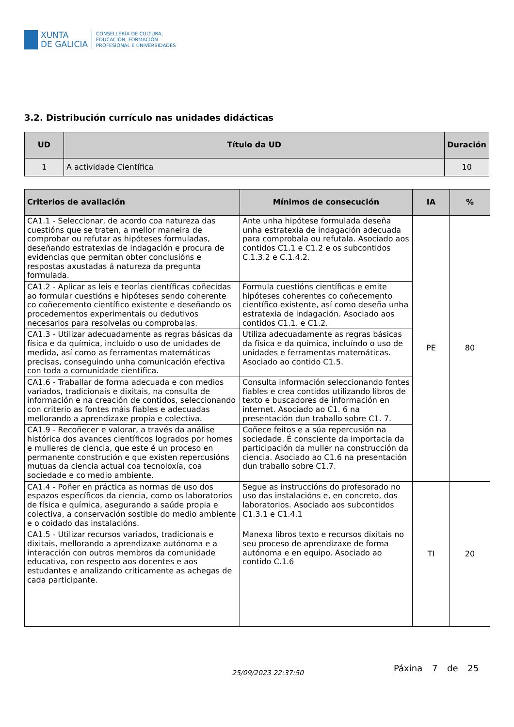XUNTA
DE GALICIA
CONSELLERÍA DE CULTURA,
EDUCACIÓN, FORMACIÓN
PROFESIONAL E UNIVERSIDADES
3.2. Distribución currículo nas unidades didácticas
| UD | Título da UD | Duración |
| --- | --- | --- |
| 1 | A actividade Científica | 10 |
| Criterios de avaliación | Mínimos de consecución | IA | % |
| --- | --- | --- | --- |
| CA1.1 - Seleccionar, de acordo coa natureza das cuestións que se traten, a mellor maneira de comprobar ou refutar as hipóteses formuladas, deseñando estratexias de indagación e procura de evidencias que permitan obter conclusións e respostas axustadas á natureza da pregunta formulada. | Ante unha hipótese formulada deseña unha estratexia de indagación adecuada para comprobala ou refutala. Asociado aos contidos C1.1 e C1.2 e os subcontidos C.1.3.2 e C.1.4.2. | PE | 80 |
| CA1.2 - Aplicar as leis e teorías científicas coñecidas ao formular cuestións e hipóteses sendo coherente co coñecemento científico existente e deseñando os procedementos experimentais ou dedutivos necesarios para resolvelas ou comprobalas. | Formula cuestións científicas e emite hipóteses coherentes co coñecemento científico existente, así como deseña unha estratexia de indagación. Asociado aos contidos C1.1. e C1.2. | | |
| CA1.3 - Utilizar adecuadamente as regras básicas da física e da química, incluído o uso de unidades de medida, así como as ferramentas matemáticas precisas, conseguindo unha comunicación efectiva con toda a comunidade científica. | Utiliza adecuadamente as regras básicas da física e da química, incluíndo o uso de unidades e ferramentas matemáticas. Asociado ao contido C1.5. | | |
| CA1.6 - Traballar de forma adecuada e con medios variados, tradicionais e dixitais, na consulta de información e na creación de contidos, seleccionando con criterio as fontes máis fiables e adecuadas mellorando a aprendizaxe propia e colectiva. | Consulta información seleccionando fontes fiables e crea contidos utilizando libros de texto e buscadores de información en internet. Asociado ao C1. 6 na presentación dun traballo sobre C1. 7. | | |
| CA1.9 - Recoñecer e valorar, a través da análise histórica dos avances científicos logrados por homes e mulleres de ciencia, que este é un proceso en permanente construción e que existen repercusións mutuas da ciencia actual coa tecnoloxía, coa sociedade e co medio ambiente. | Coñece feitos e a súa repercusión na sociedade. É consciente da importacia da participación da muller na construcción da ciencia. Asociado ao C1.6 na presentación dun traballo sobre C1.7. | | |
| CA1.4 - Poñer en práctica as normas de uso dos espazos específicos da ciencia, como os laboratorios de física e química, asegurando a saúde propia e colectiva, a conservación sostible do medio ambiente e o coidado das instalacións. | Segue as instruccións do profesorado no uso das instalacións e, en concreto, dos laboratorios. Asociado aos subcontidos C1.3.1 e C1.4.1 | TI | 20 |
| CA1.5 - Utilizar recursos variados, tradicionais e dixitais, mellorando a aprendizaxe autónoma e a interacción con outros membros da comunidade educativa, con respecto aos docentes e aos estudantes e analizando criticamente as achegas de cada participante. | Manexa libros texto e recursos dixitais no seu proceso de aprendizaxe de forma autónoma e en equipo. Asociado ao contido C.1.6 | | |
25/09/2023 22:37:50 Páxina 7 de 25